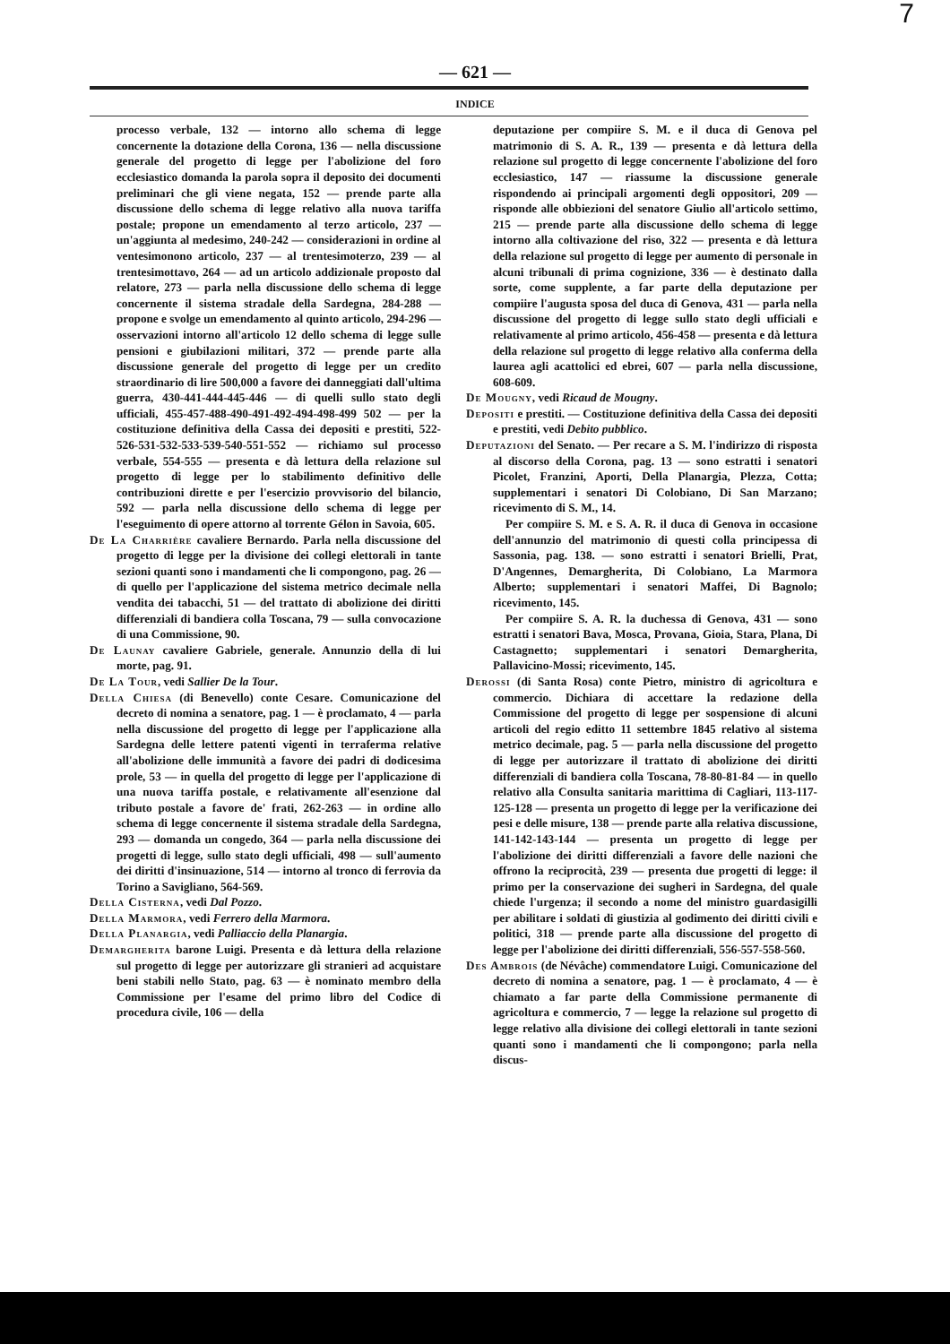7
— 621 —
INDICE
processo verbale, 132 — intorno allo schema di legge concernente la dotazione della Corona, 136 — nella discussione generale del progetto di legge per l'abolizione del foro ecclesiastico domanda la parola sopra il deposito dei documenti preliminari che gli viene negata, 152 — prende parte alla discussione dello schema di legge relativo alla nuova tariffa postale; propone un emendamento al terzo articolo, 237 — un'aggiunta al medesimo, 240-242 — considerazioni in ordine al ventesimonono articolo, 237 — al trentesimoterzo, 239 — al trentesimottavo, 264 — ad un articolo addizionale proposto dal relatore, 273 — parla nella discussione dello schema di legge concernente il sistema stradale della Sardegna, 284-288 — propone e svolge un emendamento al quinto articolo, 294-296 — osservazioni intorno all'articolo 12 dello schema di legge sulle pensioni e giubilazioni militari, 372 — prende parte alla discussione generale del progetto di legge per un credito straordinario di lire 500,000 a favore dei danneggiati dall'ultima guerra, 430-441-444-445-446 — di quelli sullo stato degli ufficiali, 455-457-488-490-491-492-494-498-499 502 — per la costituzione definitiva della Cassa dei depositi e prestiti, 522-526-531-532-533-539-540-551-552 — richiamo sul processo verbale, 554-555 — presenta e dà lettura della relazione sul progetto di legge per lo stabilimento definitivo delle contribuzioni dirette e per l'esercizio provvisorio del bilancio, 592 — parla nella discussione dello schema di legge per l'eseguimento di opere attorno al torrente Gélon in Savoia, 605.
De La Charrière cavaliere Bernardo. Parla nella discussione del progetto di legge per la divisione dei collegi elettorali in tante sezioni quanti sono i mandamenti che li compongono, pag. 26 — di quello per l'applicazione del sistema metrico decimale nella vendita dei tabacchi, 51 — del trattato di abolizione dei diritti differenziali di bandiera colla Toscana, 79 — sulla convocazione di una Commissione, 90.
De Launay cavaliere Gabriele, generale. Annunzio della di lui morte, pag. 91.
De La Tour, vedi Sallier De la Tour.
Della Chiesa (di Benevello) conte Cesare. Comunicazione del decreto di nomina a senatore, pag. 1 — è proclamato, 4 — parla nella discussione del progetto di legge per l'applicazione alla Sardegna delle lettere patenti vigenti in terraferma relative all'abolizione delle immunità a favore dei padri di dodicesima prole, 53 — in quella del progetto di legge per l'applicazione di una nuova tariffa postale, e relativamente all'esenzione dal tributo postale a favore de' frati, 262-263 — in ordine allo schema di legge concernente il sistema stradale della Sardegna, 293 — domanda un congedo, 364 — parla nella discussione dei progetti di legge, sullo stato degli ufficiali, 498 — sull'aumento dei diritti d'insinuazione, 514 — intorno al tronco di ferrovia da Torino a Savigliano, 564-569.
Della Cisterna, vedi Dal Pozzo.
Della Marmora, vedi Ferrero della Marmora.
Della Planargia, vedi Palliaccio della Planargia.
Demargherita barone Luigi. Presenta e dà lettura della relazione sul progetto di legge per autorizzare gli stranieri ad acquistare beni stabili nello Stato, pag. 63 — è nominato membro della Commissione per l'esame del primo libro del Codice di procedura civile, 106 — della
deputazione per compiire S. M. e il duca di Genova pel matrimonio di S. A. R., 139 — presenta e dà lettura della relazione sul progetto di legge concernente l'abolizione del foro ecclesiastico, 147 — riassume la discussione generale rispondendo ai principali argomenti degli oppositori, 209 — risponde alle obbiezioni del senatore Giulio all'articolo settimo, 215 — prende parte alla discussione dello schema di legge intorno alla coltivazione del riso, 322 — presenta e dà lettura della relazione sul progetto di legge per aumento di personale in alcuni tribunali di prima cognizione, 336 — è destinato dalla sorte, come supplente, a far parte della deputazione per compiire l'augusta sposa del duca di Genova, 431 — parla nella discussione del progetto di legge sullo stato degli ufficiali e relativamente al primo articolo, 456-458 — presenta e dà lettura della relazione sul progetto di legge relativo alla conferma della laurea agli acattolici ed ebrei, 607 — parla nella discussione, 608-609.
De Mougny, vedi Ricaud de Mougny.
Depositi e prestiti. — Costituzione definitiva della Cassa dei depositi e prestiti, vedi Debito pubblico.
Deputazioni del Senato. — Per recare a S. M. l'indirizzo di risposta al discorso della Corona, pag. 13 — sono estratti i senatori Picolet, Franzini, Aporti, Della Planargia, Plezza, Cotta; supplementari i senatori Di Colobiano, Di San Marzano; ricevimento di S. M., 14.
Per compiire S. M. e S. A. R. il duca di Genova in occasione dell'annunzio del matrimonio di questi colla principessa di Sassonia, pag. 138. — sono estratti i senatori Brielli, Prat, D'Angennes, Demargherita, Di Colobiano, La Marmora Alberto; supplementari i senatori Maffei, Di Bagnolo; ricevimento, 145.
Per compiire S. A. R. la duchessa di Genova, 431 — sono estratti i senatori Bava, Mosca, Provana, Gioia, Stara, Plana, Di Castagnetto; supplementari i senatori Demargherita, Pallavicino-Mossi; ricevimento, 145.
Derossi (di Santa Rosa) conte Pietro, ministro di agricoltura e commercio. Dichiara di accettare la redazione della Commissione del progetto di legge per sospensione di alcuni articoli del regio editto 11 settembre 1845 relativo al sistema metrico decimale, pag. 5 — parla nella discussione del progetto di legge per autorizzare il trattato di abolizione dei diritti differenziali di bandiera colla Toscana, 78-80-81-84 — in quello relativo alla Consulta sanitaria marittima di Cagliari, 113-117-125-128 — presenta un progetto di legge per la verificazione dei pesi e delle misure, 138 — prende parte alla relativa discussione, 141-142-143-144 — presenta un progetto di legge per l'abolizione dei diritti differenziali a favore delle nazioni che offrono la reciprocità, 239 — presenta due progetti di legge: il primo per la conservazione dei sugheri in Sardegna, del quale chiede l'urgenza; il secondo a nome del ministro guardasigilli per abilitare i soldati di giustizia al godimento dei diritti civili e politici, 318 — prende parte alla discussione del progetto di legge per l'abolizione dei diritti differenziali, 556-557-558-560.
Des Ambrois (de Névâche) commendatore Luigi. Comunicazione del decreto di nomina a senatore, pag. 1 — è proclamato, 4 — è chiamato a far parte della Commissione permanente di agricoltura e commercio, 7 — legge la relazione sul progetto di legge relativo alla divisione dei collegi elettorali in tante sezioni quanti sono i mandamenti che li compongono; parla nella discus-